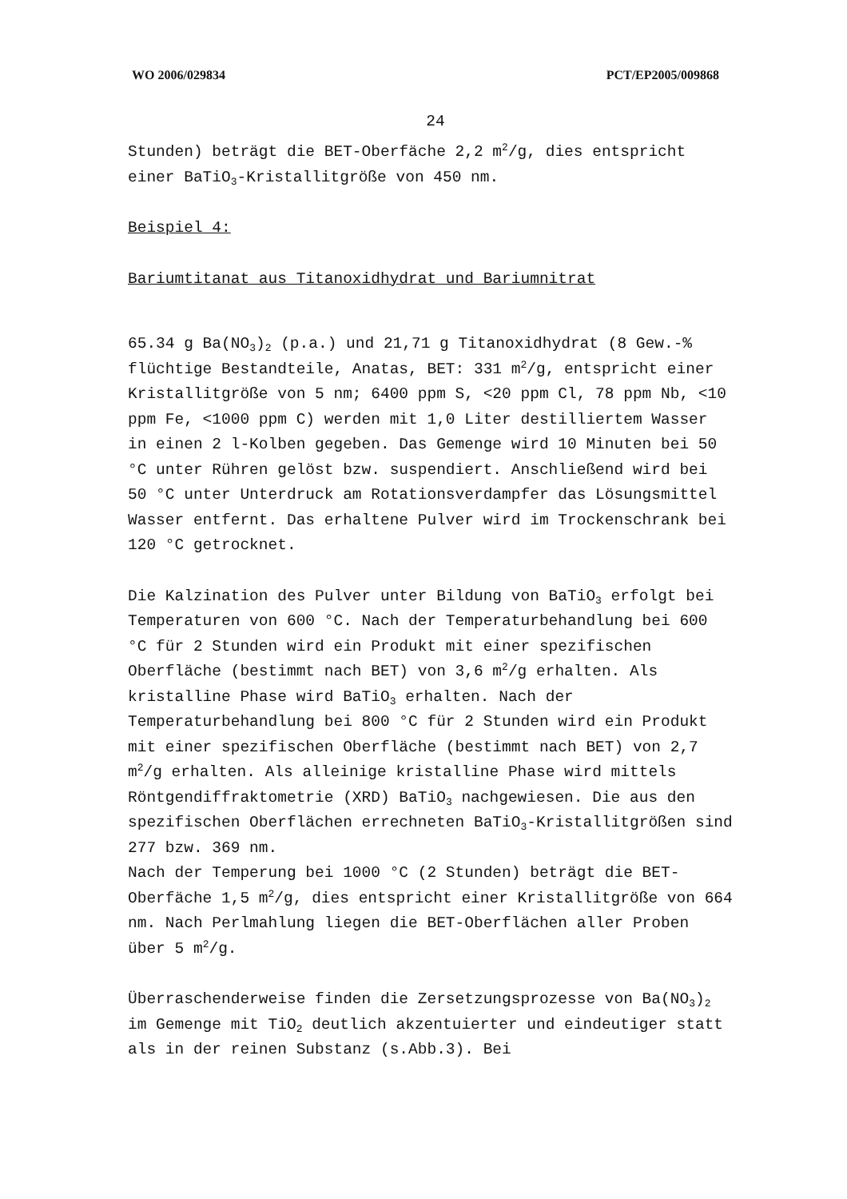WO 2006/029834 PCT/EP2005/009868
24
Stunden) beträgt die BET-Oberfäche 2,2 m<sup>2</sup>/g, dies entspricht einer BaTiO<sub>3</sub>-Kristallitgröße von 450 nm.
Beispiel 4:
Bariumtitanat aus Titanoxidhydrat und Bariumnitrat
65.34 g Ba(NO<sub>3</sub>)<sub>2</sub> (p.a.) und 21,71 g Titanoxidhydrat (8 Gew.-% flüchtige Bestandteile, Anatas, BET: 331 m<sup>2</sup>/g, entspricht einer Kristallitgröße von 5 nm; 6400 ppm S, <20 ppm Cl, 78 ppm Nb, <10 ppm Fe, <1000 ppm C) werden mit 1,0 Liter destilliertem Wasser in einen 2 l-Kolben gegeben. Das Gemenge wird 10 Minuten bei 50 °C unter Rühren gelöst bzw. suspendiert. Anschließend wird bei 50 °C unter Unterdruck am Rotationsverdampfer das Lösungsmittel Wasser entfernt. Das erhaltene Pulver wird im Trockenschrank bei 120 °C getrocknet.
Die Kalzination des Pulver unter Bildung von BaTiO<sub>3</sub> erfolgt bei Temperaturen von 600 °C. Nach der Temperaturbehandlung bei 600 °C für 2 Stunden wird ein Produkt mit einer spezifischen Oberfläche (bestimmt nach BET) von 3,6 m<sup>2</sup>/g erhalten. Als kristalline Phase wird BaTiO<sub>3</sub> erhalten. Nach der Temperaturbehandlung bei 800 °C für 2 Stunden wird ein Produkt mit einer spezifischen Oberfläche (bestimmt nach BET) von 2,7 m<sup>2</sup>/g erhalten. Als alleinige kristalline Phase wird mittels Röntgendiffraktometrie (XRD) BaTiO<sub>3</sub> nachgewiesen. Die aus den spezifischen Oberflächen errechneten BaTiO<sub>3</sub>-Kristallitgrößen sind 277 bzw. 369 nm.
Nach der Temperung bei 1000 °C (2 Stunden) beträgt die BET-Oberfäche 1,5 m<sup>2</sup>/g, dies entspricht einer Kristallitgröße von 664 nm. Nach Perlmahlung liegen die BET-Oberflächen aller Proben über 5 m<sup>2</sup>/g.
Überraschenderweise finden die Zersetzungsprozesse von Ba(NO<sub>3</sub>)<sub>2</sub> im Gemenge mit TiO<sub>2</sub> deutlich akzentuierter und eindeutiger statt als in der reinen Substanz (s.Abb.3). Bei